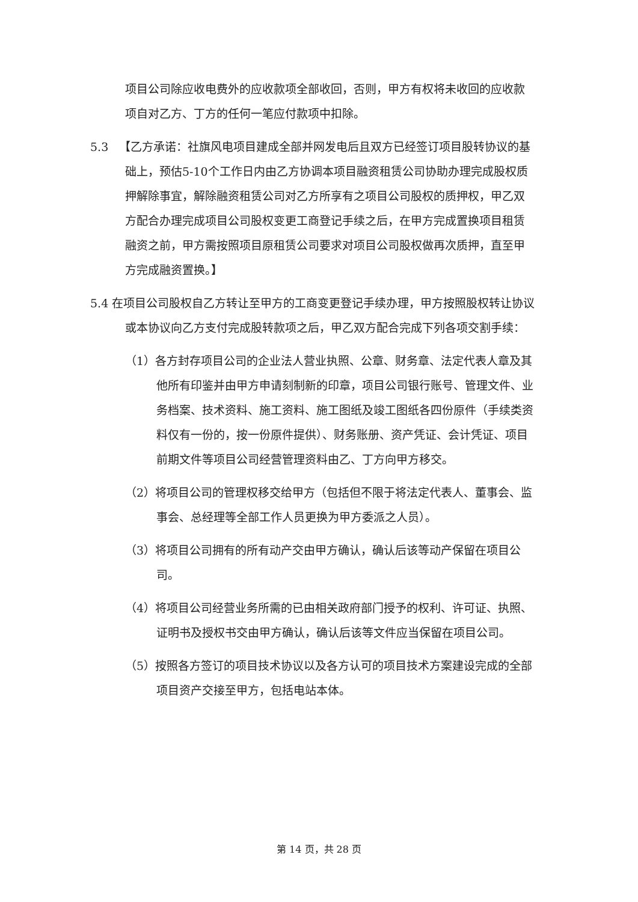项目公司除应收电费外的应收款项全部收回，否则，甲方有权将未收回的应收款项自对乙方、丁方的任何一笔应付款项中扣除。
5.3 【乙方承诺：社旗风电项目建成全部并网发电后且双方已经签订项目股转协议的基础上，预估5-10个工作日内由乙方协调本项目融资租赁公司协助办理完成股权质押解除事宜，解除融资租赁公司对乙方所享有之项目公司股权的质押权，甲乙双方配合办理完成项目公司股权变更工商登记手续之后，在甲方完成置换项目租赁融资之前，甲方需按照项目原租赁公司要求对项目公司股权做再次质押，直至甲方完成融资置换。】
5.4 在项目公司股权自乙方转让至甲方的工商变更登记手续办理，甲方按照股权转让协议或本协议向乙方支付完成股转款项之后，甲乙双方配合完成下列各项交割手续：
（1）各方封存项目公司的企业法人营业执照、公章、财务章、法定代表人章及其他所有印鉴并由甲方申请刻制新的印章，项目公司银行账号、管理文件、业务档案、技术资料、施工资料、施工图纸及竣工图纸各四份原件（手续类资料仅有一份的，按一份原件提供）、财务账册、资产凭证、会计凭证、项目前期文件等项目公司经营管理资料由乙、丁方向甲方移交。
（2）将项目公司的管理权移交给甲方（包括但不限于将法定代表人、董事会、监事会、总经理等全部工作人员更换为甲方委派之人员）。
（3）将项目公司拥有的所有动产交由甲方确认，确认后该等动产保留在项目公司。
（4）将项目公司经营业务所需的已由相关政府部门授予的权利、许可证、执照、证明书及授权书交由甲方确认，确认后该等文件应当保留在项目公司。
（5）按照各方签订的项目技术协议以及各方认可的项目技术方案建设完成的全部项目资产交接至甲方，包括电站本体。
第 14 页，共 28 页